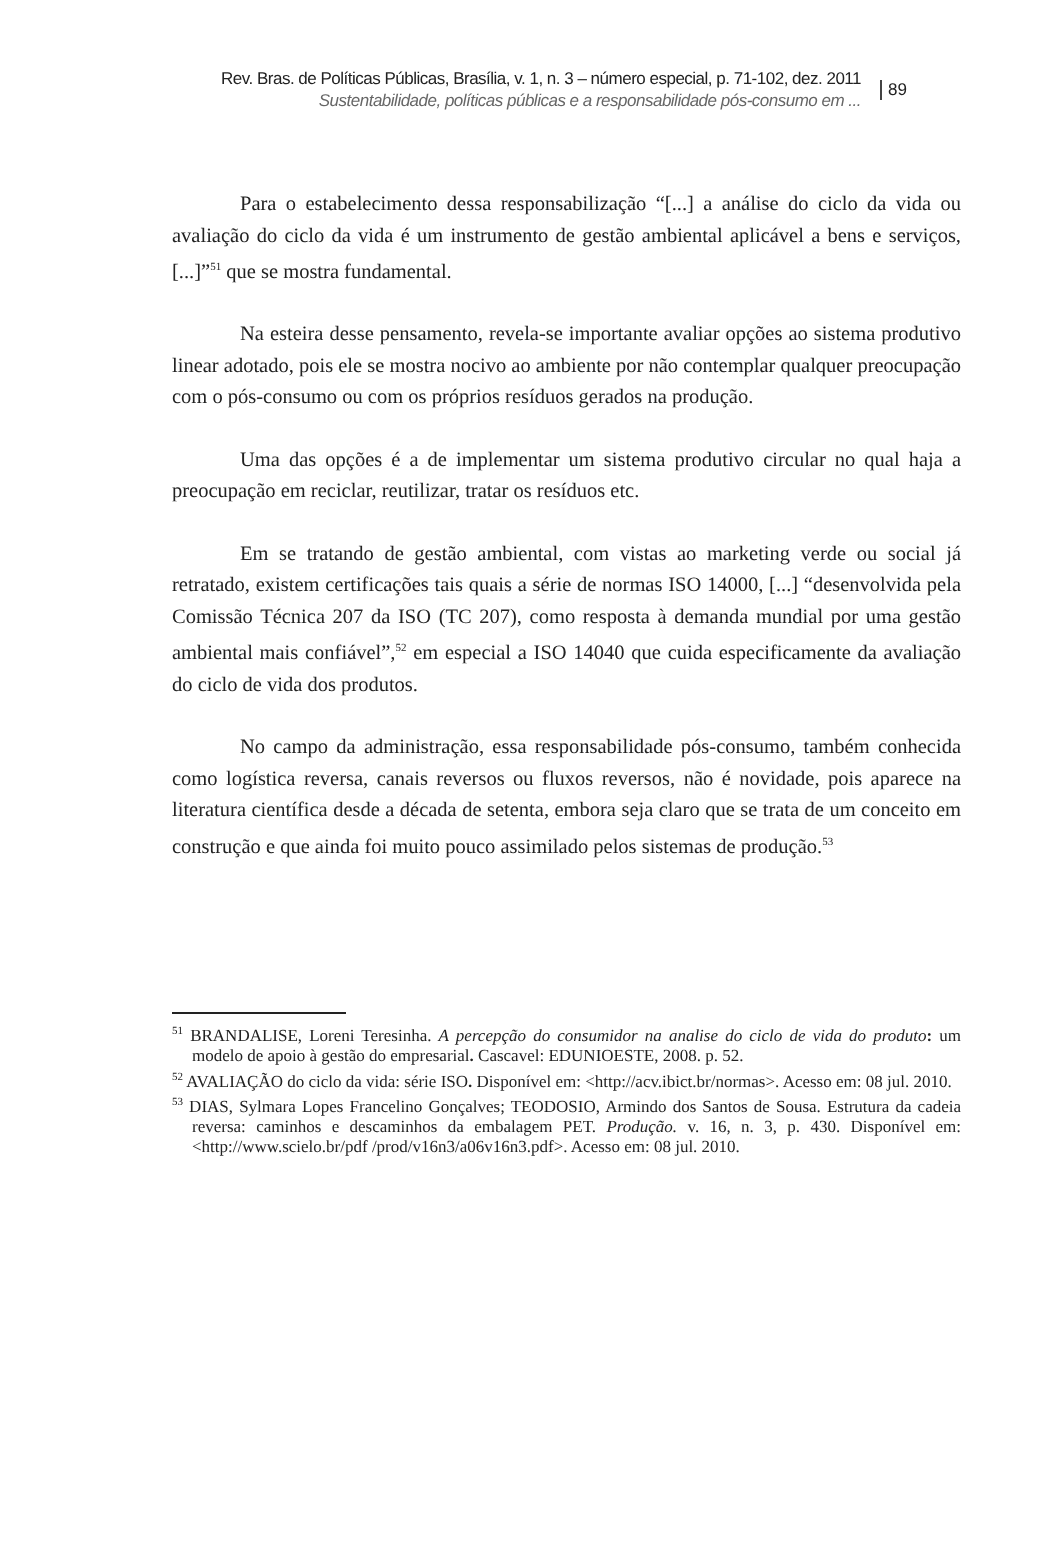Rev. Bras. de Políticas Públicas, Brasília, v. 1, n. 3 – número especial, p. 71-102, dez. 2011
Sustentabilidade, políticas públicas e a responsabilidade pós-consumo em ...
89
Para o estabelecimento dessa responsabilização “[...] a análise do ciclo da vida ou avaliação do ciclo da vida é um instrumento de gestão ambiental aplicável a bens e serviços, [...]”<sup>51</sup> que se mostra fundamental.
Na esteira desse pensamento, revela-se importante avaliar opções ao sistema produtivo linear adotado, pois ele se mostra nocivo ao ambiente por não contemplar qualquer preocupação com o pós-consumo ou com os próprios resíduos gerados na produção.
Uma das opções é a de implementar um sistema produtivo circular no qual haja a preocupação em reciclar, reutilizar, tratar os resíduos etc.
Em se tratando de gestão ambiental, com vistas ao marketing verde ou social já retratado, existem certificações tais quais a série de normas ISO 14000, [...] “desenvolvida pela Comissão Técnica 207 da ISO (TC 207), como resposta à demanda mundial por uma gestão ambiental mais confiável”,<sup>52</sup> em especial a ISO 14040 que cuida especificamente da avaliação do ciclo de vida dos produtos.
No campo da administração, essa responsabilidade pós-consumo, também conhecida como logística reversa, canais reversos ou fluxos reversos, não é novidade, pois aparece na literatura científica desde a década de setenta, embora seja claro que se trata de um conceito em construção e que ainda foi muito pouco assimilado pelos sistemas de produção.<sup>53</sup>
<sup>51</sup> BRANDALISE, Loreni Teresinha. A percepção do consumidor na analise do ciclo de vida do produto: um modelo de apoio à gestão do empresarial. Cascavel: EDUNIOESTE, 2008. p. 52.
<sup>52</sup> AVALIAÇÃO do ciclo da vida: série ISO. Disponível em: <http://acv.ibict.br/normas>. Acesso em: 08 jul. 2010.
<sup>53</sup> DIAS, Sylmara Lopes Francelino Gonçalves; TEODOSIO, Armindo dos Santos de Sousa. Estrutura da cadeia reversa: caminhos e descaminhos da embalagem PET. Produção. v. 16, n. 3, p. 430. Disponível em: <http://www.scielo.br/pdf /prod/v16n3/a06v16n3.pdf>. Acesso em: 08 jul. 2010.